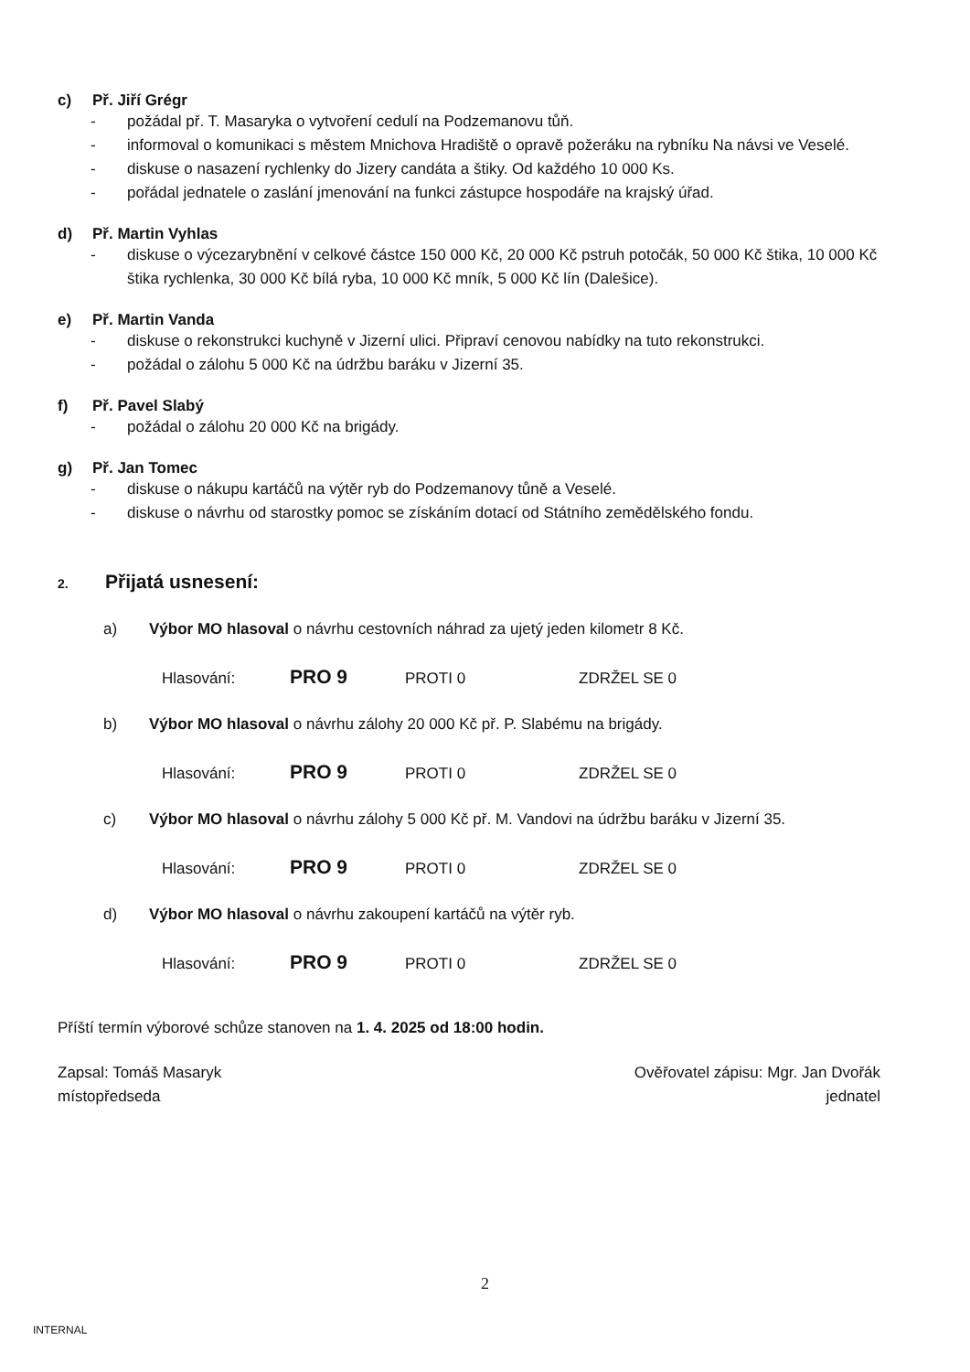c) Př. Jiří Grégr
- požádal př. T. Masaryka o vytvoření cedulí na Podzemanovu tůň.
- informoval o komunikaci s městem Mnichova Hradiště o opravě požeráku na rybníku Na návsi ve Veselé.
- diskuse o nasazení rychlenky do Jizery candáta a štiky. Od každého 10 000 Ks.
- pořádal jednatele o zaslání jmenování na funkci zástupce hospodáře na krajský úřad.
d) Př. Martin Vyhlas
- diskuse o výcezarybnění v celkové částce 150 000 Kč, 20 000 Kč pstruh potočák, 50 000 Kč štika, 10 000 Kč štika rychlenka, 30 000 Kč bílá ryba, 10 000 Kč mník, 5 000 Kč lín (Dalešice).
e) Př. Martin Vanda
- diskuse o rekonstrukci kuchyně v Jizerní ulici. Připraví cenovou nabídky na tuto rekonstrukci.
- požádal o zálohu 5 000 Kč na údržbu baráku v Jizerní 35.
f) Př. Pavel Slabý
- požádal o zálohu 20 000 Kč na brigády.
g) Př. Jan Tomec
- diskuse o nákupu kartáčů na výtěr ryb do Podzemanovy tůně a Veselé.
- diskuse o návrhu od starostky pomoc se získáním dotací od Státního zemědělského fondu.
2. Přijatá usnesení:
a) Výbor MO hlasoval o návrhu cestovních náhrad za ujetý jeden kilometr 8 Kč.
Hlasování: PRO 9 PROTI 0 ZDRŽEL SE 0
b) Výbor MO hlasoval o návrhu zálohy 20 000 Kč př. P. Slabému na brigády.
Hlasování: PRO 9 PROTI 0 ZDRŽEL SE 0
c) Výbor MO hlasoval o návrhu zálohy 5 000 Kč př. M. Vandovi na údržbu baráku v Jizerní 35.
Hlasování: PRO 9 PROTI 0 ZDRŽEL SE 0
d) Výbor MO hlasoval o návrhu zakoupení kartáčů na výtěr ryb.
Hlasování: PRO 9 PROTI 0 ZDRŽEL SE 0
Příští termín výborové schůze stanoven na 1. 4. 2025 od 18:00 hodin.
Zapsal: Tomáš Masaryk
místopředseda
Ověřovatel zápisu: Mgr. Jan Dvořák
jednatel
2
INTERNAL